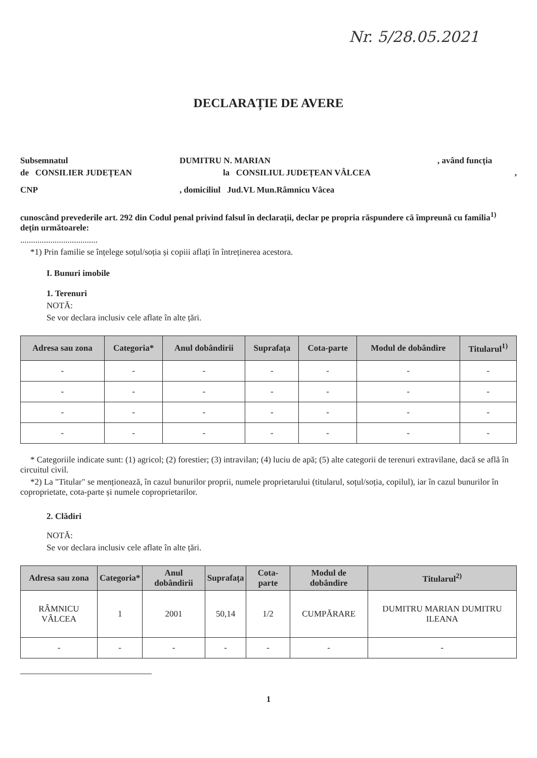Nr. 5/28.05.2021
DECLARAȚIE DE AVERE
Subsemnatul DUMITRU N. MARIAN, având funcția
de CONSILIER JUDEȚEAN la CONSILIUL JUDEȚEAN VÂLCEA,
CNP, domiciliul Jud.VL Mun.Râmnicu Vâcea
cunoscând prevederile art. 292 din Codul penal privind falsul în declarații, declar pe propria răspundere că împreună cu familia<sup>1)</sup> dețin următoarele:
....................................
*1) Prin familie se înțelege soțul/soția și copiii aflați în întreținerea acestora.
I. Bunuri imobile
1. Terenuri
NOTĂ:
Se vor declara inclusiv cele aflate în alte țări.
| Adresa sau zona | Categoria* | Anul dobândirii | Suprafața | Cota-parte | Modul de dobândire | Titularul<sup>1)</sup> |
| --- | --- | --- | --- | --- | --- | --- |
| - | - | - | - | - | - | - |
| - | - | - | - | - | - | - |
| - | - | - | - | - | - | - |
| - | - | - | - | - | - | - |
* Categoriile indicate sunt: (1) agricol; (2) forestier; (3) intravilan; (4) luciu de apă; (5) alte categorii de terenuri extravilane, dacă se află în circuitul civil.
*2) La "Titular" se menționează, în cazul bunurilor proprii, numele proprietarului (titularul, soțul/soția, copilul), iar în cazul bunurilor în coproprietate, cota-parte și numele coproprietarilor.
2. Clădiri
NOTĂ:
Se vor declara inclusiv cele aflate în alte țări.
| Adresa sau zona | Categoria* | Anul dobândirii | Suprafața | Cota-parte | Modul de dobândire | Titularul<sup>2)</sup> |
| --- | --- | --- | --- | --- | --- | --- |
| RÂMNICU VÂLCEA | 1 | 2001 | 50,14 | 1/2 | CUMPĂRARE | DUMITRU MARIAN DUMITRU ILEANA |
| - | - | - | - | - | - | - |
1